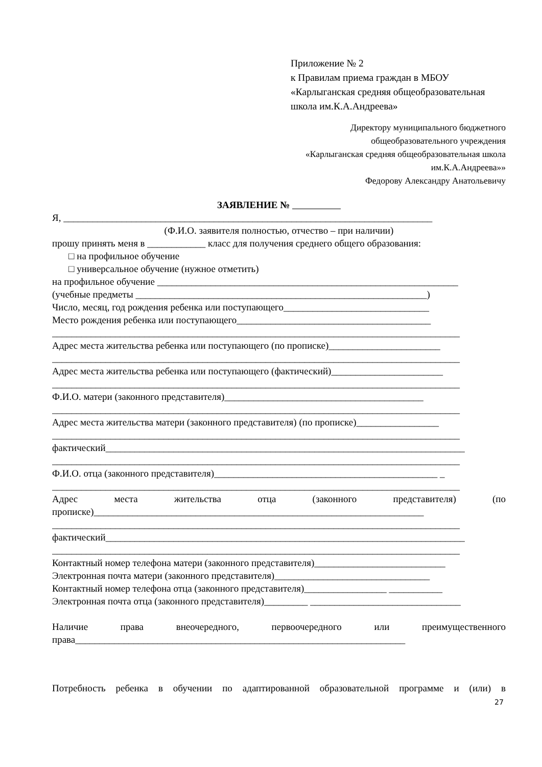Приложение № 2
к Правилам приема граждан в МБОУ
«Карлыганская средняя общеобразовательная
школа им.К.А.Андреева»
Директору муниципального бюджетного
общеобразовательного учреждения
«Карлыганская средняя общеобразовательная школа
им.К.А.Андреева»»
Федорову Александру Анатольевичу
ЗАЯВЛЕНИЕ №
Я, ____________________________________________________________________________
(Ф.И.О. заявителя полностью, отчество – при наличии)
прошу принять меня в ____________ класс для получения среднего общего образования:
□ на профильное обучение
□ универсальное обучение (нужное отметить)
на профильное обучение ______________________________________________________________
(учебные предметы ____________________________________________________________)
Число, месяц, год рождения ребенка или поступающего______________________________
Место рождения ребенка или поступающего________________________________________
____________________________________________________________________________________
Адрес места жительства ребенка или поступающего (по прописке)_______________________
____________________________________________________________________________________
Адрес места жительства ребенка или поступающего (фактический)_______________________
____________________________________________________________________________________
Ф.И.О. матери (законного представителя)_________________________________________
____________________________________________________________________________________
Адрес места жительства матери (законного представителя) (по прописке)_________________
____________________________________________________________________________________
фактический__________________________________________________________________________
____________________________________________________________________________________
Ф.И.О. отца (законного представителя)______________________________________________ _
____________________________________________________________________________________
Адрес места жительства отца (законного представителя) (по
прописке)____________________________________________________________________
____________________________________________________________________________________
фактический__________________________________________________________________________
____________________________________________________________________________________
Контактный номер телефона матери (законного представителя)___________________________
Электронная почта матери (законного представителя)________________________________
Контактный номер телефона отца (законного представителя)_________________ ___________
Электронная почта отца (законного представителя)_________ _______________________________
Наличие права внеочередного, первоочередного или преимущественного
права____________________________________________________________________
Потребность ребенка в обучении по адаптированной образовательной программе и (или) в
27